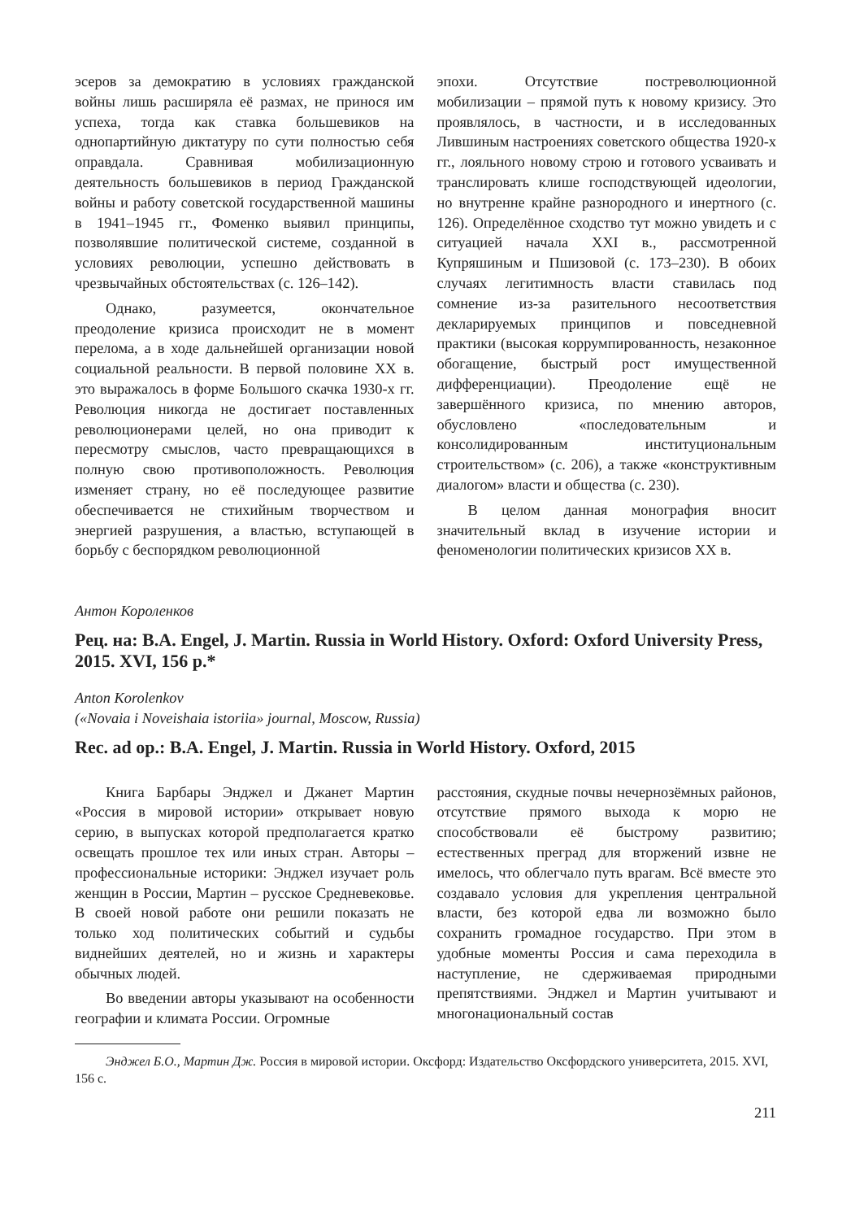эсеров за демократию в условиях гражданской войны лишь расширяла её размах, не принося им успеха, тогда как ставка большевиков на однопартийную диктатуру по сути полностью себя оправдала. Сравнивая мобилизационную деятельность большевиков в период Гражданской войны и работу советской государственной машины в 1941–1945 гг., Фоменко выявил принципы, позволявшие политической системе, созданной в условиях революции, успешно действовать в чрезвычайных обстоятельствах (с. 126–142).
Однако, разумеется, окончательное преодоление кризиса происходит не в момент перелома, а в ходе дальнейшей организации новой социальной реальности. В первой половине XX в. это выражалось в форме Большого скачка 1930-х гг. Революция никогда не достигает поставленных революционерами целей, но она приводит к пересмотру смыслов, часто превращающихся в полную свою противоположность. Революция изменяет страну, но её последующее развитие обеспечивается не стихийным творчеством и энергией разрушения, а властью, вступающей в борьбу с беспорядком революционной
эпохи. Отсутствие постреволюционной мобилизации – прямой путь к новому кризису. Это проявлялось, в частности, и в исследованных Лившиным настроениях советского общества 1920-х гг., лояльного новому строю и готового усваивать и транслировать клише господствующей идеологии, но внутренне крайне разнородного и инертного (с. 126). Определённое сходство тут можно увидеть и с ситуацией начала XXI в., рассмотренной Купряшиным и Пшизовой (с. 173–230). В обоих случаях легитимность власти ставилась под сомнение из-за разительного несоответствия декларируемых принципов и повседневной практики (высокая коррумпированность, незаконное обогащение, быстрый рост имущественной дифференциации). Преодоление ещё не завершённого кризиса, по мнению авторов, обусловлено «последовательным и консолидированным институциональным строительством» (с. 206), а также «конструктивным диалогом» власти и общества (с. 230).
В целом данная монография вносит значительный вклад в изучение истории и феноменологии политических кризисов XX в.
Антон Короленков
Рец. на: B.A. Engel, J. Martin. Russia in World History. Oxford: Oxford University Press, 2015. XVI, 156 p.*
Anton Korolenkov
(«Novaia i Noveishaia istoriia» journal, Moscow, Russia)
Rec. ad op.: B.A. Engel, J. Martin. Russia in World History. Oxford, 2015
Книга Барбары Энджел и Джанет Мартин «Россия в мировой истории» открывает новую серию, в выпусках которой предполагается кратко освещать прошлое тех или иных стран. Авторы – профессиональные историки: Энджел изучает роль женщин в России, Мартин – русское Средневековье. В своей новой работе они решили показать не только ход политических событий и судьбы виднейших деятелей, но и жизнь и характеры обычных людей.
Во введении авторы указывают на особенности географии и климата России. Огромные
расстояния, скудные почвы нечернозёмных районов, отсутствие прямого выхода к морю не способствовали её быстрому развитию; естественных преград для вторжений извне не имелось, что облегчало путь врагам. Всё вместе это создавало условия для укрепления центральной власти, без которой едва ли возможно было сохранить громадное государство. При этом в удобные моменты Россия и сама переходила в наступление, не сдерживаемая природными препятствиями. Энджел и Мартин учитывают и многонациональный состав
Энджел Б.О., Мартин Дж. Россия в мировой истории. Оксфорд: Издательство Оксфордского университета, 2015. XVI, 156 с.
211